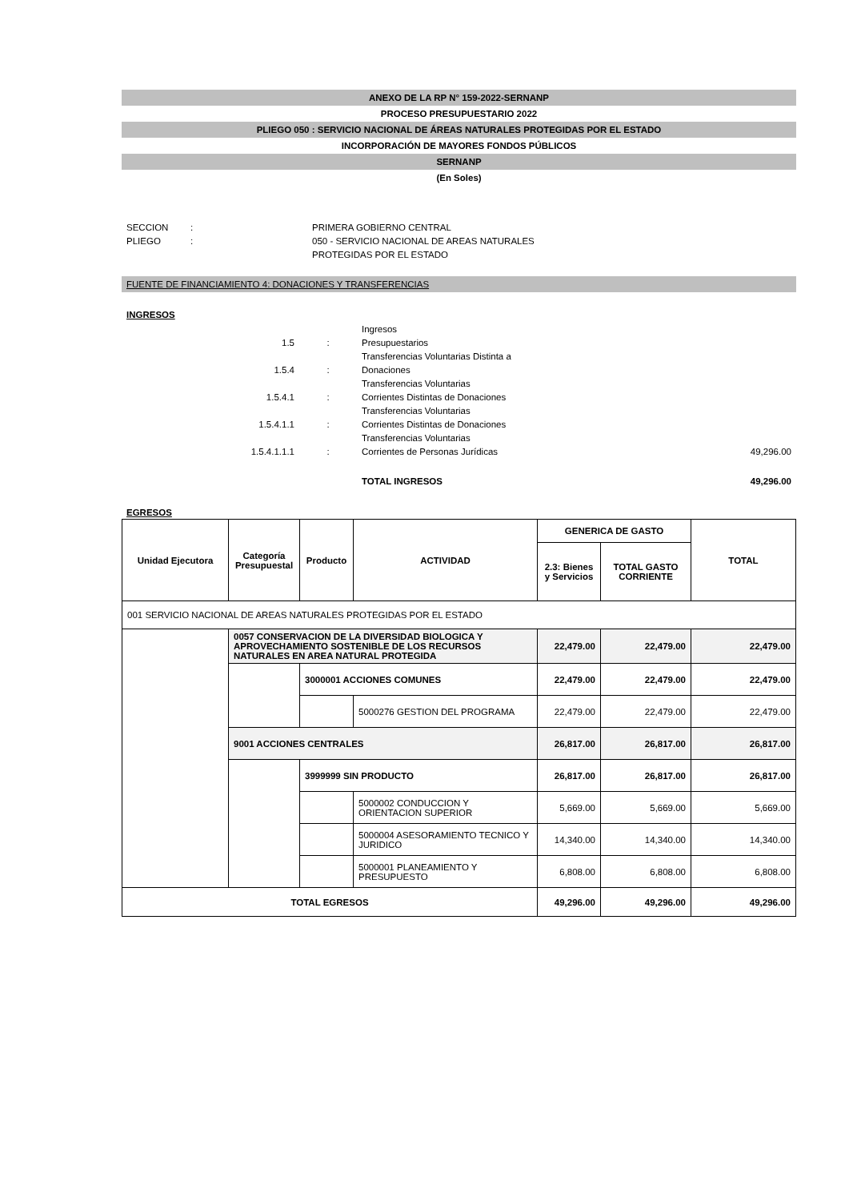ANEXO DE LA RP N° 159-2022-SERNANP
PROCESO PRESUPUESTARIO 2022
PLIEGO 050 : SERVICIO NACIONAL DE ÁREAS NATURALES PROTEGIDAS POR EL ESTADO
INCORPORACIÓN DE MAYORES FONDOS PÚBLICOS
SERNANP
(En Soles)
| SECCION | : | PRIMERA GOBIERNO CENTRAL |
| PLIEGO | : | 050 - SERVICIO NACIONAL DE AREAS NATURALES PROTEGIDAS POR EL ESTADO |
FUENTE DE FINANCIAMIENTO 4: DONACIONES Y TRANSFERENCIAS
INGRESOS
| 1.5 | : | Ingresos Presupuestarios | |
| 1.5.4 | : | Transferencias Voluntarias Distinta a Donaciones | |
| 1.5.4.1 | : | Transferencias Voluntarias Corrientes Distintas de Donaciones | |
| 1.5.4.1.1 | : | Transferencias Voluntarias Corrientes Distintas de Donaciones | |
| 1.5.4.1.1.1 | : | Transferencias Voluntarias Corrientes de Personas Jurídicas | 49,296.00 |
| | | TOTAL INGRESOS | 49,296.00 |
EGRESOS
| Unidad Ejecutora | Categoría Presupuestal | Producto | ACTIVIDAD | GENERICA DE GASTO | | TOTAL |
| --- | --- | --- | --- | --- | --- | --- |
| | | | | 2.3: Bienes y Servicios | TOTAL GASTO CORRIENTE | |
| 001 SERVICIO NACIONAL DE AREAS NATURALES PROTEGIDAS POR EL ESTADO | | | | | | |
| | 0057 CONSERVACION DE LA DIVERSIDAD BIOLOGICA Y APROVECHAMIENTO SOSTENIBLE DE LOS RECURSOS NATURALES EN AREA NATURAL PROTEGIDA | | | 22,479.00 | 22,479.00 | 22,479.00 |
| | | 3000001 ACCIONES COMUNES | | 22,479.00 | 22,479.00 | 22,479.00 |
| | | | 5000276 GESTION DEL PROGRAMA | 22,479.00 | 22,479.00 | 22,479.00 |
| | 9001 ACCIONES CENTRALES | | | 26,817.00 | 26,817.00 | 26,817.00 |
| | | 3999999 SIN PRODUCTO | | 26,817.00 | 26,817.00 | 26,817.00 |
| | | | 5000002 CONDUCCION Y ORIENTACION SUPERIOR | 5,669.00 | 5,669.00 | 5,669.00 |
| | | | 5000004 ASESORAMIENTO TECNICO Y JURIDICO | 14,340.00 | 14,340.00 | 14,340.00 |
| | | | 5000001 PLANEAMIENTO Y PRESUPUESTO | 6,808.00 | 6,808.00 | 6,808.00 |
| TOTAL EGRESOS | | | | 49,296.00 | 49,296.00 | 49,296.00 |